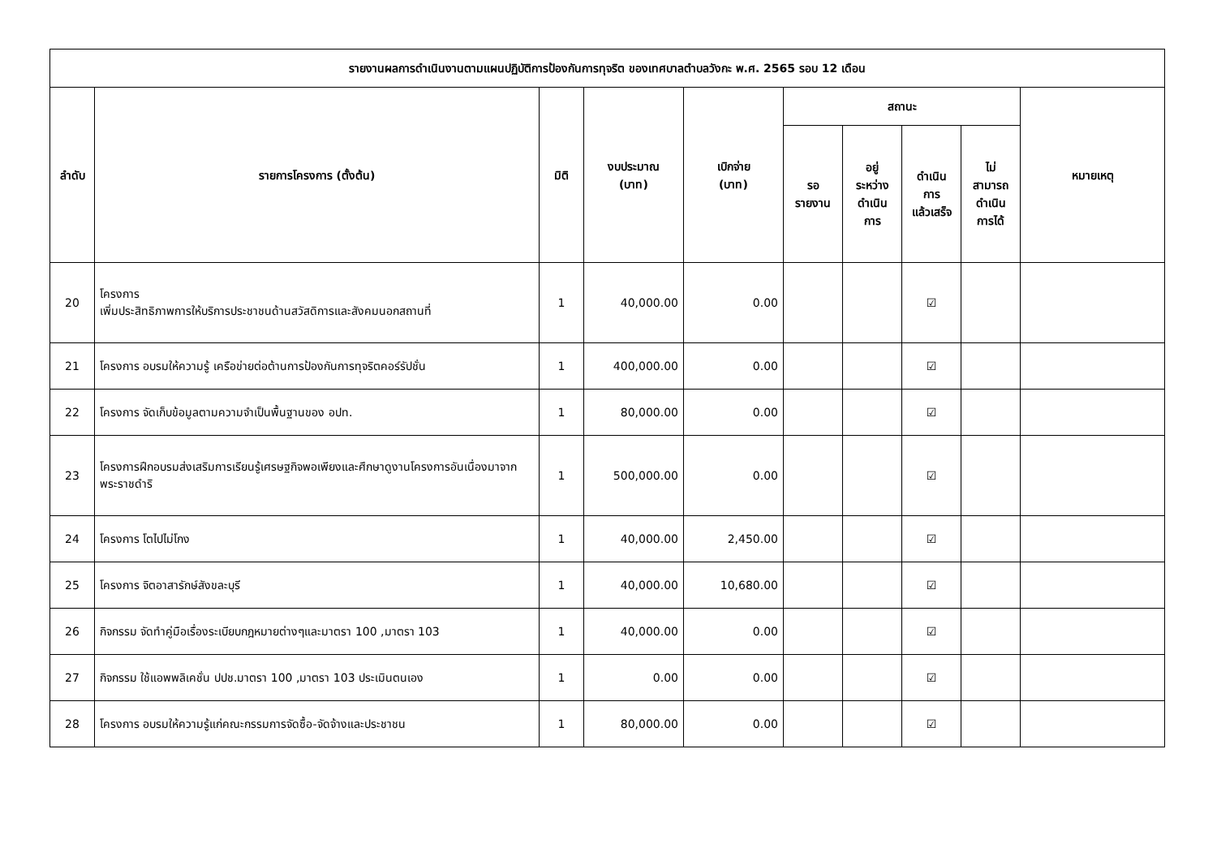| รายงานผลการดำเนินงานตามแผนปฏิบัติการป้องกันการทุจริต ของเทศบาลตำบลวังกะ พ.ศ. 2565 รอบ 12 เดือน | | | | | | | | | |
| --- | --- | --- | --- | --- | --- | --- | --- | --- | --- |
| ลำดับ | รายการโครงการ (ตั้งต้น) | มิติ | งบประมาณ (บาท) | เบิกจ่าย (บาท) | สถานะ | | | | หมายเหตุ |
| | | | | | รอ รายงาน | อยู่ ระหว่าง ดำเนิน การ | ดำเนิน การ แล้วเสร็จ | ไม่ สามารถ ดำเนิน การได้ | |
| 20 | โครงการ เพิ่มประสิทธิภาพการให้บริการประชาชนด้านสวัสดิการและสังคมนอกสถานที่ | 1 | 40,000.00 | 0.00 | | | ☑ | | |
| 21 | โครงการ อบรมให้ความรู้ เครือข่ายต่อต้านการป้องกันการทุจริตคอร์รัปชั่น | 1 | 400,000.00 | 0.00 | | | ☑ | | |
| 22 | โครงการ จัดเก็บข้อมูลตามความจำเป็นพื้นฐานของ อปท. | 1 | 80,000.00 | 0.00 | | | ☑ | | |
| 23 | โครงการฝึกอบรมส่งเสริมการเรียนรู้เศรษฐกิจพอเพียงและศึกษาดูงานโครงการอันเนื่องมาจากพระราชดำริ | 1 | 500,000.00 | 0.00 | | | ☑ | | |
| 24 | โครงการ โตไปไม่โกง | 1 | 40,000.00 | 2,450.00 | | | ☑ | | |
| 25 | โครงการ จิตอาสารักษ์สังขละบุรี | 1 | 40,000.00 | 10,680.00 | | | ☑ | | |
| 26 | กิจกรรม จัดทำคู่มือเรื่องระเบียบกฎหมายต่างๆและมาตรา 100 ,มาตรา 103 | 1 | 40,000.00 | 0.00 | | | ☑ | | |
| 27 | กิจกรรม ใช้แอพพลิเคชั่น ปปช.มาตรา 100 ,มาตรา 103 ประเมินตนเอง | 1 | 0.00 | 0.00 | | | ☑ | | |
| 28 | โครงการ อบรมให้ความรู้แก่คณะกรรมการจัดซื้อ-จัดจ้างและประชาชน | 1 | 80,000.00 | 0.00 | | | ☑ | | |